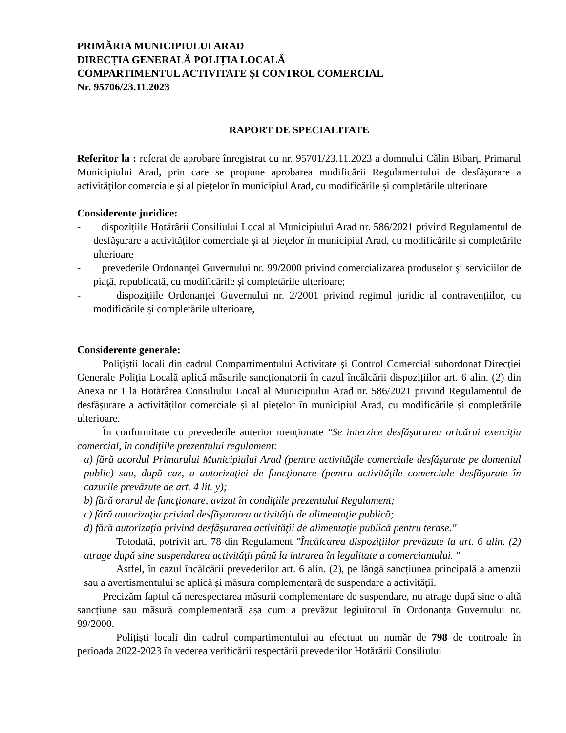PRIMĂRIA MUNICIPIULUI ARAD
DIRECȚIA GENERALĂ POLIȚIA LOCALĂ
COMPARTIMENTUL ACTIVITATE ȘI CONTROL COMERCIAL
Nr. 95706/23.11.2023
RAPORT DE SPECIALITATE
Referitor la : referat de aprobare înregistrat cu nr. 95701/23.11.2023 a domnului Călin Bibarț, Primarul Municipiului Arad, prin care se propune aprobarea modificării Regulamentului de desfăşurare a activităţilor comerciale şi al pieţelor în municipiul Arad, cu modificările și completările ulterioare
Considerente juridice:
- dispozițiile Hotărârii Consiliului Local al Municipiului Arad nr. 586/2021 privind Regulamentul de desfășurare a activităților comerciale și al piețelor în municipiul Arad, cu modificările și completările ulterioare
- prevederile Ordonanţei Guvernului nr. 99/2000 privind comercializarea produselor şi serviciilor de piaţă, republicată, cu modificările și completările ulterioare;
- dispozițiile Ordonanței Guvernului nr. 2/2001 privind regimul juridic al contravențiilor, cu modificările și completările ulterioare,
Considerente generale:
Polițiștii locali din cadrul Compartimentului Activitate și Control Comercial subordonat Direcției Generale Poliția Locală aplică măsurile sancționatorii în cazul încălcării dispozițiilor art. 6 alin. (2) din Anexa nr 1 la Hotărârea Consiliului Local al Municipiului Arad nr. 586/2021 privind Regulamentul de desfăşurare a activităţilor comerciale şi al pieţelor în municipiul Arad, cu modificările și completările ulterioare.
În conformitate cu prevederile anterior menționate "Se interzice desfăşurarea oricărui exerciţiu comercial, în condiţiile prezentului regulament:
a) fără acordul Primarului Municipiului Arad (pentru activităţile comerciale desfăşurate pe domeniul public) sau, după caz, a autorizaţiei de funcţionare (pentru activităţile comerciale desfăşurate în cazurile prevăzute de art. 4 lit. y);
b) fără orarul de funcţionare, avizat în condiţiile prezentului Regulament;
c) fără autorizaţia privind desfăşurarea activităţii de alimentaţie publică;
d) fără autorizaţia privind desfăşurarea activităţii de alimentaţie publică pentru terase."
Totodată, potrivit art. 78 din Regulament "Încălcarea dispozițiilor prevăzute la art. 6 alin. (2) atrage după sine suspendarea activității până la intrarea în legalitate a comerciantului. "
Astfel, în cazul încălcării prevederilor art. 6 alin. (2), pe lângă sancțiunea principală a amenzii sau a avertismentului se aplică și măsura complementară de suspendare a activității.
Precizăm faptul că nerespectarea măsurii complementare de suspendare, nu atrage după sine o altă sancțiune sau măsură complementară așa cum a prevăzut legiuitorul în Ordonanța Guvernului nr. 99/2000.
Polițiști locali din cadrul compartimentului au efectuat un număr de 798 de controale în perioada 2022-2023 în vederea verificării respectării prevederilor Hotărârii Consiliului